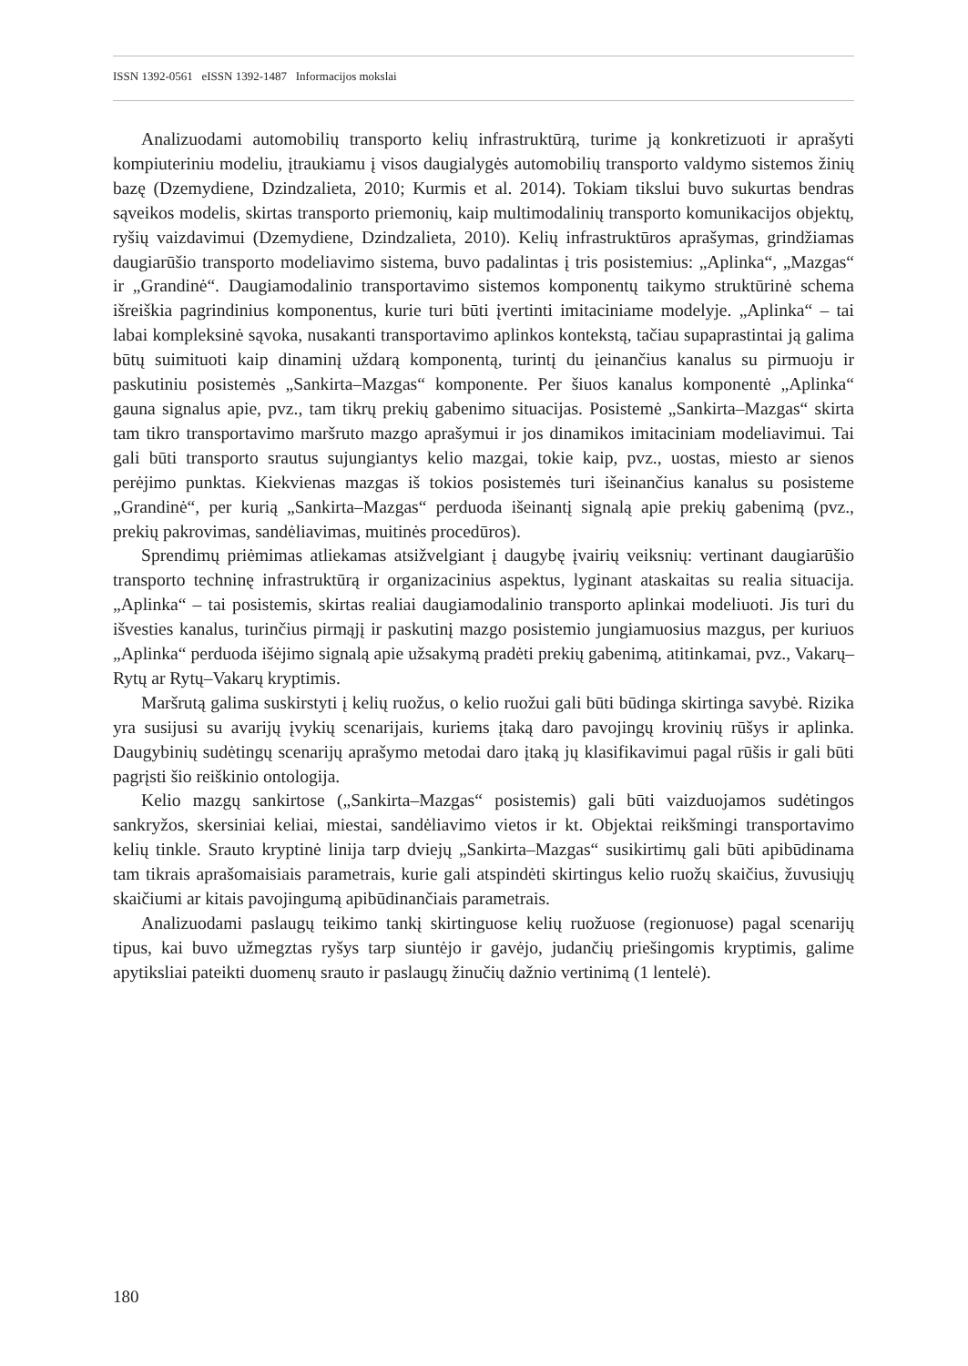ISSN 1392-0561 eISSN 1392-1487 Informacijos mokslai
Analizuodami automobilių transporto kelių infrastruktūrą, turime ją konkretizuoti ir aprašyti kompiuteriniu modeliu, įtraukiamu į visos daugialygės automobilių transporto valdymo sistemos žinių bazę (Dzemydiene, Dzindzalieta, 2010; Kurmis et al. 2014). Tokiam tikslui buvo sukurtas bendras sąveikos modelis, skirtas transporto priemonių, kaip multimodalinių transporto komunikacijos objektų, ryšių vaizdavimui (Dzemydiene, Dzindzalieta, 2010). Kelių infrastruktūros aprašymas, grindžiamas daugiarūšio transporto modeliavimo sistema, buvo padalintas į tris posistemius: „Aplinka“, „Mazgas“ ir „Grandinė“. Daugiamodalinio transportavimo sistemos komponentų taikymo struktūrinė schema išreiškia pagrindinius komponentus, kurie turi būti įvertinti imitaciniame modelyje. „Aplinka“ – tai labai kompleksinė sąvoka, nusakanti transportavimo aplinkos kontekstą, tačiau supaprastintai ją galima būtų suimituoti kaip dinaminį uždarą komponentą, turintį du įeinančius kanalus su pirmuoju ir paskutiniu posistemės „Sankirta–Mazgas“ komponente. Per šiuos kanalus komponentė „Aplinka“ gauna signalus apie, pvz., tam tikrų prekių gabenimo situacijas. Posistemė „Sankirta–Mazgas“ skirta tam tikro transportavimo maršruto mazgo aprašymui ir jos dinamikos imitaciniam modeliavimui. Tai gali būti transporto srautus sujungiantys kelio mazgai, tokie kaip, pvz., uostas, miesto ar sienos perėjimo punktas. Kiekvienas mazgas iš tokios posistemės turi išeinančius kanalus su posisteme „Grandinė“, per kurią „Sankirta–Mazgas“ perduoda išeinantį signalą apie prekių gabenimą (pvz., prekių pakrovimas, sandėliavimas, muitinės procedūros).
Sprendimų priėmimas atliekamas atsižvelgiant į daugybę įvairių veiksnių: vertinant daugiarūšio transporto techninę infrastruktūrą ir organizacinius aspektus, lyginant ataskaitas su realia situacija. „Aplinka“ – tai posistemis, skirtas realiai daugiamodalinio transporto aplinkai modeliuoti. Jis turi du išvesties kanalus, turinčius pirmąjį ir paskutinį mazgo posistemio jungiamuosius mazgus, per kuriuos „Aplinka“ perduoda išėjimo signalą apie užsakymą pradėti prekių gabenimą, atitinkamai, pvz., Vakarų–Rytų ar Rytų–Vakarų kryptimis.
Maršrutą galima suskirstyti į kelių ruožus, o kelio ruožui gali būti būdinga skirtinga savybė. Rizika yra susijusi su avarijų įvykių scenarijais, kuriems įtaką daro pavojingų krovinių rūšys ir aplinka. Daugybinių sudėtingų scenarijų aprašymo metodai daro įtaką jų klasifikavimui pagal rūšis ir gali būti pagrįsti šio reiškinio ontologija.
Kelio mazgų sankirtose („Sankirta–Mazgas“ posistemis) gali būti vaizduojamos sudėtingos sankryžos, skersiniai keliai, miestai, sandėliavimo vietos ir kt. Objektai reikšmingi transportavimo kelių tinkle. Srauto kryptinė linija tarp dviejų „Sankirta–Mazgas“ susikirtimų gali būti apibūdinama tam tikrais aprašomaisiais parametrais, kurie gali atspindėti skirtingus kelio ruožų skaičius, žuvusiųjų skaičiumi ar kitais pavojingumą apibūdinančiais parametrais.
Analizuodami paslaugų teikimo tankį skirtinguose kelių ruožuose (regionuose) pagal scenarijų tipus, kai buvo užmegztas ryšys tarp siuntėjo ir gavėjo, judančių priešingomis kryptimis, galime apytiksliai pateikti duomenų srauto ir paslaugų žinučių dažnio vertinimą (1 lentelė).
180